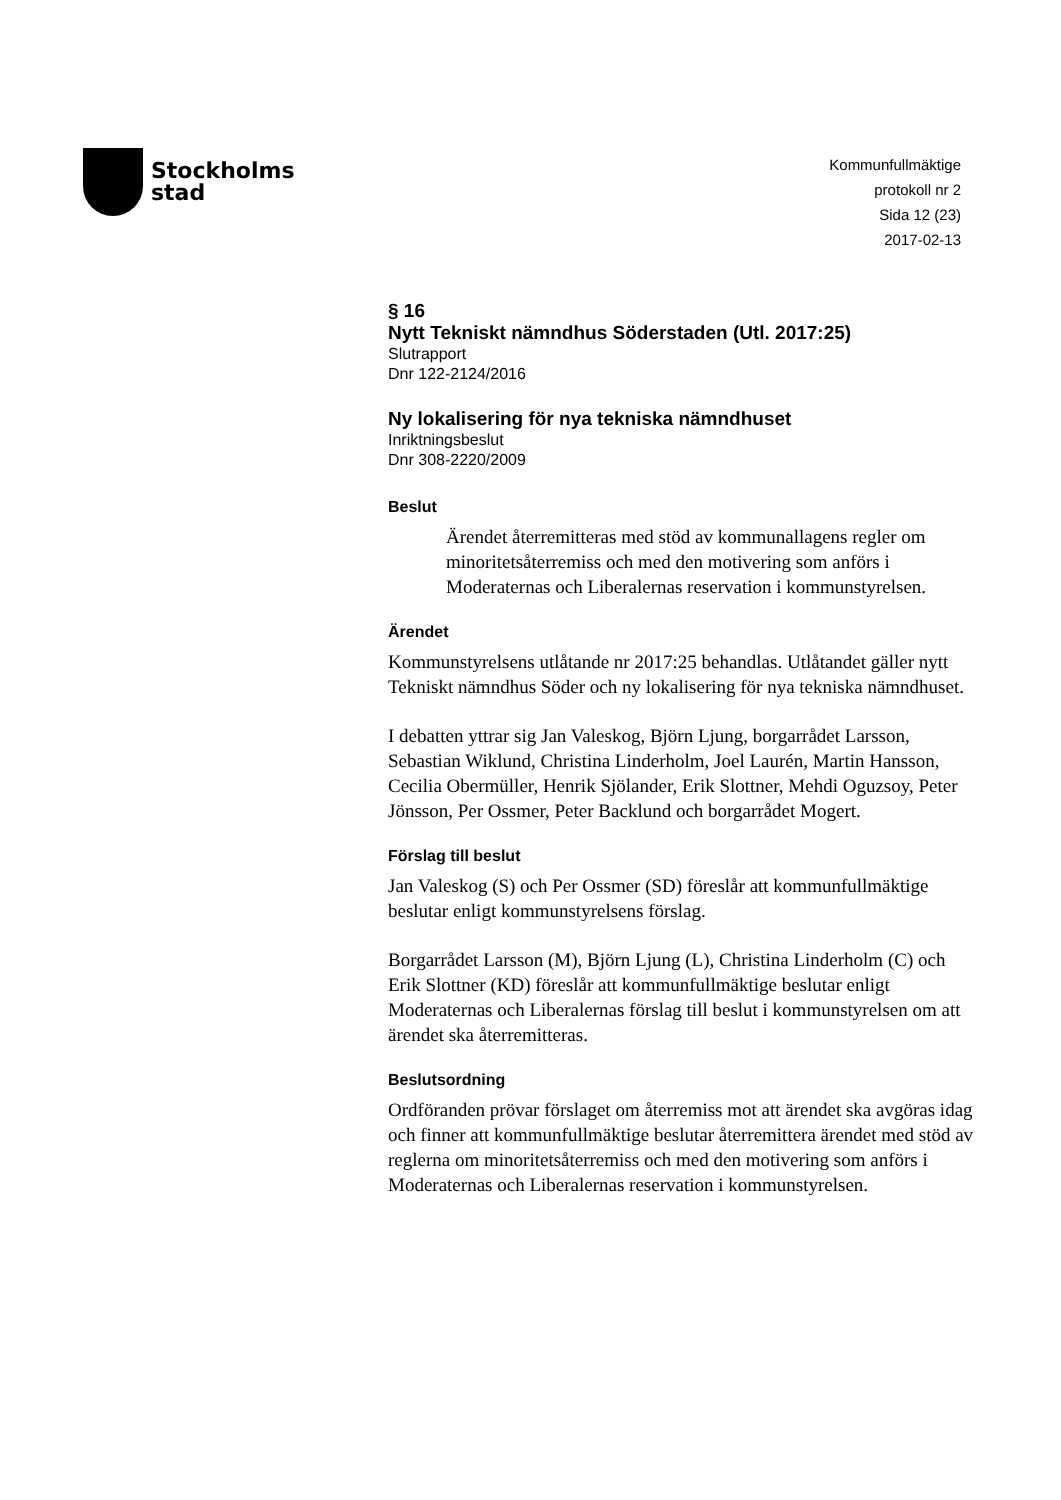Stockholms
stad
Kommunfullmäktige
protokoll nr 2
Sida 12 (23)
2017-02-13
§ 16
Nytt Tekniskt nämndhus Söderstaden (Utl. 2017:25)
Slutrapport
Dnr 122-2124/2016
Ny lokalisering för nya tekniska nämndhuset
Inriktningsbeslut
Dnr 308-2220/2009
Beslut
Ärendet återremitteras med stöd av kommunallagens regler om minoritetsåterremiss och med den motivering som anförs i Moderaternas och Liberalernas reservation i kommunstyrelsen.
Ärendet
Kommunstyrelsens utlåtande nr 2017:25 behandlas. Utlåtandet gäller nytt Tekniskt nämndhus Söder och ny lokalisering för nya tekniska nämndhuset.
I debatten yttrar sig Jan Valeskog, Björn Ljung, borgarrådet Larsson, Sebastian Wiklund, Christina Linderholm, Joel Laurén, Martin Hansson, Cecilia Obermüller, Henrik Sjölander, Erik Slottner, Mehdi Oguzsoy, Peter Jönsson, Per Ossmer, Peter Backlund och borgarrådet Mogert.
Förslag till beslut
Jan Valeskog (S) och Per Ossmer (SD) föreslår att kommunfullmäktige beslutar enligt kommunstyrelsens förslag.
Borgarrådet Larsson (M), Björn Ljung (L), Christina Linderholm (C) och Erik Slottner (KD) föreslår att kommunfullmäktige beslutar enligt Moderaternas och Liberalernas förslag till beslut i kommunstyrelsen om att ärendet ska återremitteras.
Beslutsordning
Ordföranden prövar förslaget om återremiss mot att ärendet ska avgöras idag och finner att kommunfullmäktige beslutar återremittera ärendet med stöd av reglerna om minoritetsåterremiss och med den motivering som anförs i Moderaternas och Liberalernas reservation i kommunstyrelsen.